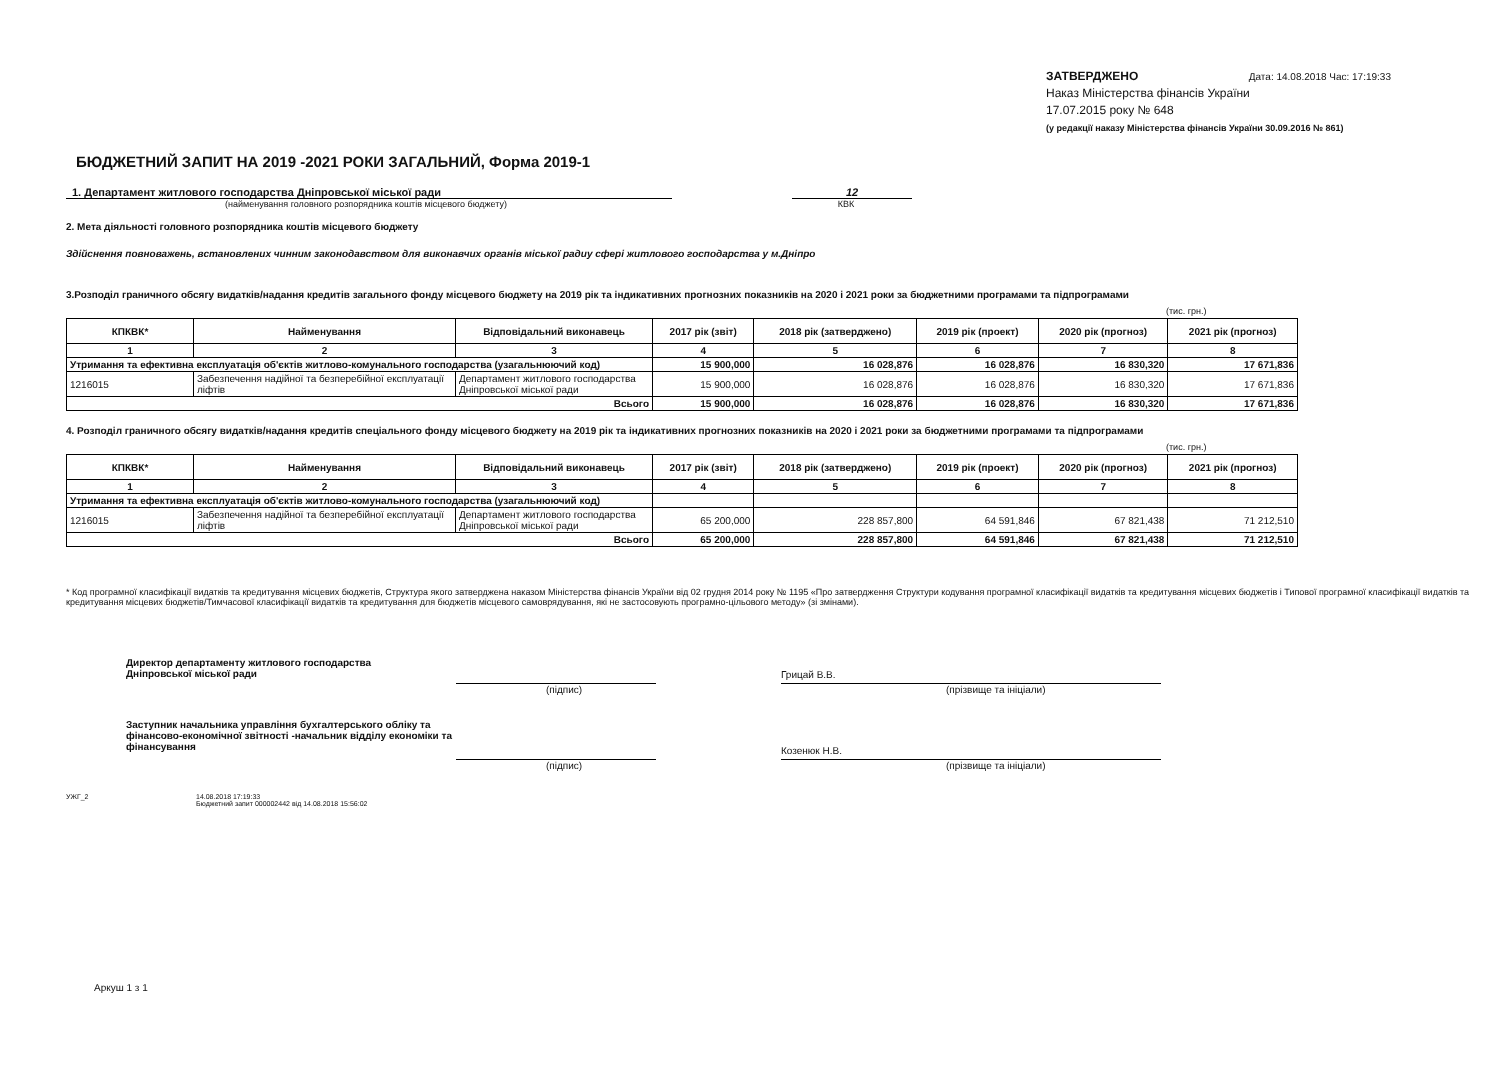ЗАТВЕРДЖЕНО Дата: 14.08.2018 Час: 17:19:33
Наказ Міністерства фінансів України
17.07.2015 року № 648
(у редакції наказу Міністерства фінансів України 30.09.2016 № 861)
БЮДЖЕТНИЙ ЗАПИТ НА 2019 -2021 РОКИ ЗАГАЛЬНИЙ, Форма 2019-1
1. Департамент житлового господарства Дніпровської міської ради
12
(найменування головного розпорядника коштів місцевого бюджету)
КВК
2. Мета діяльності головного розпорядника коштів місцевого бюджету
Здійснення повноважень, встановлених чинним законодавством для виконавчих органів міської радиу сфері житлового господарства у м.Дніпро
3.Розподіл граничного обсягу видатків/надання кредитів загального фонду місцевого бюджету на 2019 рік та індикативних прогнозних показників на 2020 і 2021 роки за бюджетними програмами та підпрограмами
(тис. грн.)
| КПКВК* | Найменування | Відповідальний виконавець | 2017 рік (звіт) | 2018 рік (затверджено) | 2019 рік (проект) | 2020 рік (прогноз) | 2021 рік (прогноз) |
| --- | --- | --- | --- | --- | --- | --- | --- |
| 1 | 2 | 3 | 4 | 5 | 6 | 7 | 8 |
| Утримання та ефективна експлуатація об'єктів житлово-комунального господарства (узагальнюючий код) | | | 15 900,000 | 16 028,876 | 16 028,876 | 16 830,320 | 17 671,836 |
| 1216015 | Забезпечення надійної та безперебійної експлуатації ліфтів | Департамент житлового господарства Дніпровської міської ради | 15 900,000 | 16 028,876 | 16 028,876 | 16 830,320 | 17 671,836 |
| Всього | | | 15 900,000 | 16 028,876 | 16 028,876 | 16 830,320 | 17 671,836 |
4. Розподіл граничного обсягу видатків/надання кредитів спеціального фонду місцевого бюджету на 2019 рік та індикативних прогнозних показників на 2020 і 2021 роки за бюджетними програмами та підпрограмами
(тис. грн.)
| КПКВК* | Найменування | Відповідальний виконавець | 2017 рік (звіт) | 2018 рік (затверджено) | 2019 рік (проект) | 2020 рік (прогноз) | 2021 рік (прогноз) |
| --- | --- | --- | --- | --- | --- | --- | --- |
| 1 | 2 | 3 | 4 | 5 | 6 | 7 | 8 |
| Утримання та ефективна експлуатація об'єктів житлово-комунального господарства (узагальнюючий код) | | | | | | | |
| 1216015 | Забезпечення надійної та безперебійної експлуатації ліфтів | Департамент житлового господарства Дніпровської міської ради | 65 200,000 | 228 857,800 | 64 591,846 | 67 821,438 | 71 212,510 |
| Всього | | | 65 200,000 | 228 857,800 | 64 591,846 | 67 821,438 | 71 212,510 |
* Код програмної класифікації видатків та кредитування місцевих бюджетів, Структура якого затверджена наказом Міністерства фінансів України від 02 грудня 2014 року № 1195 «Про затвердження Структури кодування програмної класифікації видатків та кредитування місцевих бюджетів і Типової програмної класифікації видатків та кредитування місцевих бюджетів/Тимчасової класифікації видатків та кредитування для бюджетів місцевого самоврядування, які не застосовують програмно-цільового методу» (зі змінами).
Директор департаменту житлового господарства
Дніпровської міської ради
Грицай В.В.
(підпис) (прізвище та ініціали)
Заступник начальника управління бухгалтерського обліку та фінансово-економічної звітності -начальник відділу економіки та фінансування
Козенюк Н.В.
(підпис) (прізвище та ініціали)
УЖГ_2 14.08.2018 17:19:33
Бюджетний запит 000002442 від 14.08.2018 15:56:02
Аркуш 1 з 1